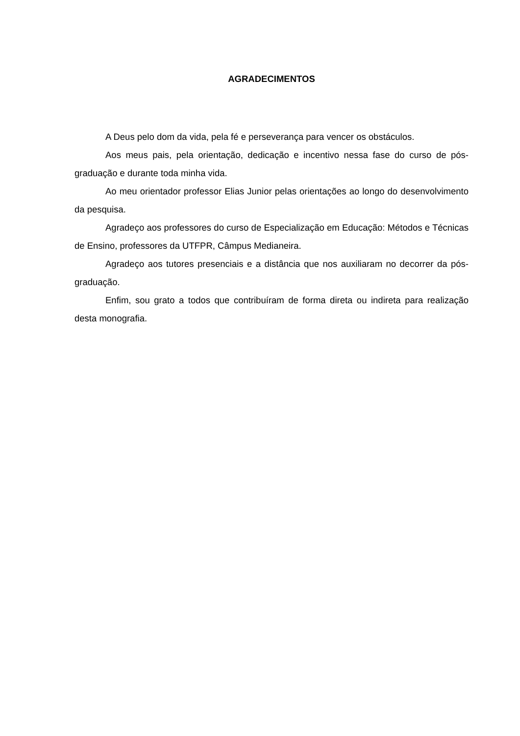AGRADECIMENTOS
A Deus pelo dom da vida, pela fé e perseverança para vencer os obstáculos.
Aos meus pais, pela orientação, dedicação e incentivo nessa fase do curso de pós-graduação e durante toda minha vida.
Ao meu orientador professor Elias Junior pelas orientações ao longo do desenvolvimento da pesquisa.
Agradeço aos professores do curso de Especialização em Educação: Métodos e Técnicas de Ensino, professores da UTFPR, Câmpus Medianeira.
Agradeço aos tutores presenciais e a distância que nos auxiliaram no decorrer da pós-graduação.
Enfim, sou grato a todos que contribuíram de forma direta ou indireta para realização desta monografia.